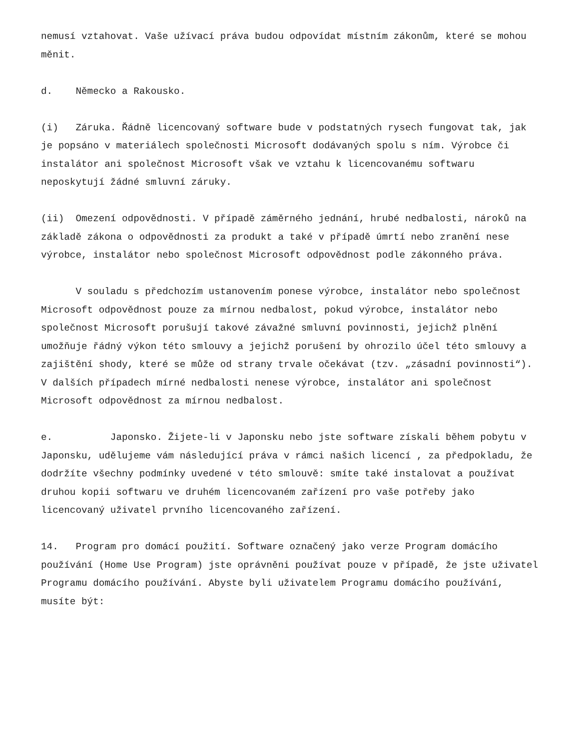nemusí vztahovat. Vaše užívací práva budou odpovídat místním zákonům, které se mohou měnit.
d. Německo a Rakousko.
(i) Záruka. Řádně licencovaný software bude v podstatných rysech fungovat tak, jak je popsáno v materiálech společnosti Microsoft dodávaných spolu s ním. Výrobce či instalátor ani společnost Microsoft však ve vztahu k licencovanému softwaru neposkytují žádné smluvní záruky.
(ii) Omezení odpovědnosti. V případě záměrného jednání, hrubé nedbalosti, nároků na základě zákona o odpovědnosti za produkt a také v případě úmrtí nebo zranění nese výrobce, instalátor nebo společnost Microsoft odpovědnost podle zákonného práva.
V souladu s předchozím ustanovením ponese výrobce, instalátor nebo společnost Microsoft odpovědnost pouze za mírnou nedbalost, pokud výrobce, instalátor nebo společnost Microsoft porušují takové závažné smluvní povinnosti, jejichž plnění umožňuje řádný výkon této smlouvy a jejichž porušení by ohrozilo účel této smlouvy a zajištění shody, které se může od strany trvale očekávat (tzv. „zásadní povinnosti“). V dalších případech mírné nedbalosti nenese výrobce, instalátor ani společnost Microsoft odpovědnost za mírnou nedbalost.
e. Japonsko. Žijete-li v Japonsku nebo jste software získali během pobytu v Japonsku, udělujeme vám následující práva v rámci našich licencí , za předpokladu, že dodržíte všechny podmínky uvedené v této smlouvě: smíte také instalovat a používat druhou kopii softwaru ve druhém licencovaném zařízení pro vaše potřeby jako licencovaný uživatel prvního licencovaného zařízení.
14. Program pro domácí použití. Software označený jako verze Program domácího používání (Home Use Program) jste oprávněni používat pouze v případě, že jste uživatel Programu domácího používání. Abyste byli uživatelem Programu domácího používání, musíte být: